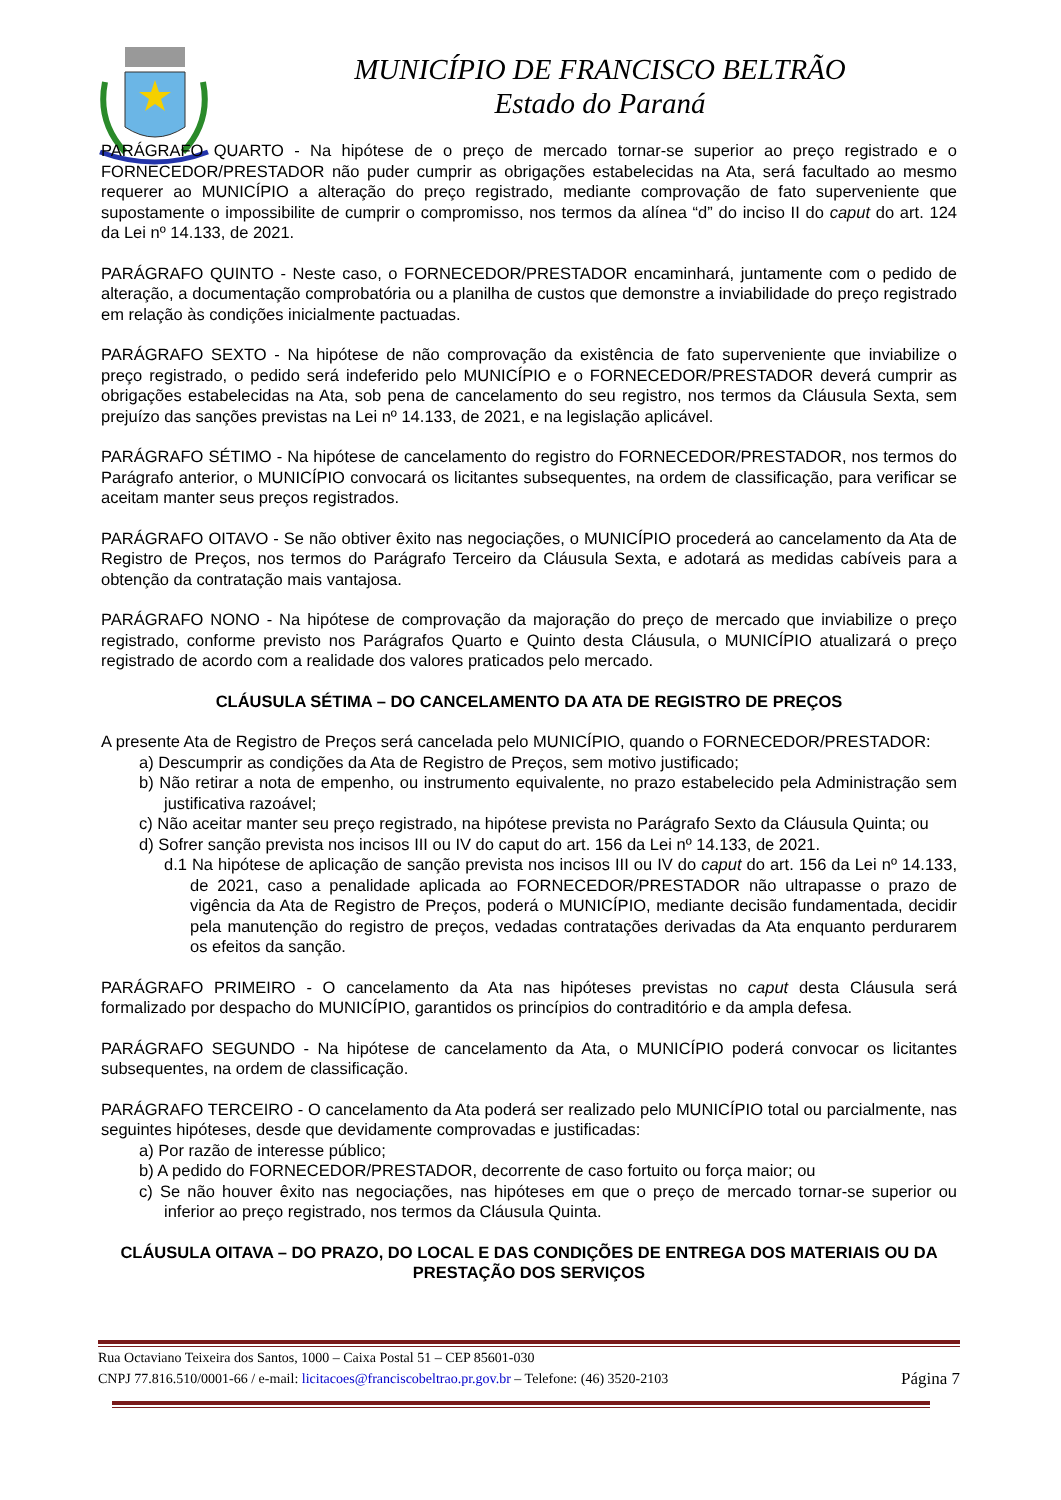MUNICÍPIO DE FRANCISCO BELTRÃO
Estado do Paraná
PARÁGRAFO QUARTO - Na hipótese de o preço de mercado tornar-se superior ao preço registrado e o FORNECEDOR/PRESTADOR não puder cumprir as obrigações estabelecidas na Ata, será facultado ao mesmo requerer ao MUNICÍPIO a alteração do preço registrado, mediante comprovação de fato superveniente que supostamente o impossibilite de cumprir o compromisso, nos termos da alínea “d” do inciso II do caput do art. 124 da Lei nº 14.133, de 2021.
PARÁGRAFO QUINTO - Neste caso, o FORNECEDOR/PRESTADOR encaminhará, juntamente com o pedido de alteração, a documentação comprobatória ou a planilha de custos que demonstre a inviabilidade do preço registrado em relação às condições inicialmente pactuadas.
PARÁGRAFO SEXTO - Na hipótese de não comprovação da existência de fato superveniente que inviabilize o preço registrado, o pedido será indeferido pelo MUNICÍPIO e o FORNECEDOR/PRESTADOR deverá cumprir as obrigações estabelecidas na Ata, sob pena de cancelamento do seu registro, nos termos da Cláusula Sexta, sem prejuízo das sanções previstas na Lei nº 14.133, de 2021, e na legislação aplicável.
PARÁGRAFO SÉTIMO - Na hipótese de cancelamento do registro do FORNECEDOR/PRESTADOR, nos termos do Parágrafo anterior, o MUNICÍPIO convocará os licitantes subsequentes, na ordem de classificação, para verificar se aceitam manter seus preços registrados.
PARÁGRAFO OITAVO - Se não obtiver êxito nas negociações, o MUNICÍPIO procederá ao cancelamento da Ata de Registro de Preços, nos termos do Parágrafo Terceiro da Cláusula Sexta, e adotará as medidas cabíveis para a obtenção da contratação mais vantajosa.
PARÁGRAFO NONO - Na hipótese de comprovação da majoração do preço de mercado que inviabilize o preço registrado, conforme previsto nos Parágrafos Quarto e Quinto desta Cláusula, o MUNICÍPIO atualizará o preço registrado de acordo com a realidade dos valores praticados pelo mercado.
CLÁUSULA SÉTIMA – DO CANCELAMENTO DA ATA DE REGISTRO DE PREÇOS
A presente Ata de Registro de Preços será cancelada pelo MUNICÍPIO, quando o FORNECEDOR/PRESTADOR:
a) Descumprir as condições da Ata de Registro de Preços, sem motivo justificado;
b) Não retirar a nota de empenho, ou instrumento equivalente, no prazo estabelecido pela Administração sem justificativa razoável;
c) Não aceitar manter seu preço registrado, na hipótese prevista no Parágrafo Sexto da Cláusula Quinta; ou
d) Sofrer sanção prevista nos incisos III ou IV do caput do art. 156 da Lei nº 14.133, de 2021.
d.1 Na hipótese de aplicação de sanção prevista nos incisos III ou IV do caput do art. 156 da Lei nº 14.133, de 2021, caso a penalidade aplicada ao FORNECEDOR/PRESTADOR não ultrapasse o prazo de vigência da Ata de Registro de Preços, poderá o MUNICÍPIO, mediante decisão fundamentada, decidir pela manutenção do registro de preços, vedadas contratações derivadas da Ata enquanto perdurarem os efeitos da sanção.
PARÁGRAFO PRIMEIRO - O cancelamento da Ata nas hipóteses previstas no caput desta Cláusula será formalizado por despacho do MUNICÍPIO, garantidos os princípios do contraditório e da ampla defesa.
PARÁGRAFO SEGUNDO - Na hipótese de cancelamento da Ata, o MUNICÍPIO poderá convocar os licitantes subsequentes, na ordem de classificação.
PARÁGRAFO TERCEIRO - O cancelamento da Ata poderá ser realizado pelo MUNICÍPIO total ou parcialmente, nas seguintes hipóteses, desde que devidamente comprovadas e justificadas:
a) Por razão de interesse público;
b) A pedido do FORNECEDOR/PRESTADOR, decorrente de caso fortuito ou força maior; ou
c) Se não houver êxito nas negociações, nas hipóteses em que o preço de mercado tornar-se superior ou inferior ao preço registrado, nos termos da Cláusula Quinta.
CLÁUSULA OITAVA – DO PRAZO, DO LOCAL E DAS CONDIÇÕES DE ENTREGA DOS MATERIAIS OU DA PRESTAÇÃO DOS SERVIÇOS
Rua Octaviano Teixeira dos Santos, 1000 – Caixa Postal 51 – CEP 85601-030
CNPJ 77.816.510/0001-66 / e-mail: licitacoes@franciscobeltrao.pr.gov.br – Telefone: (46) 3520-2103 Página 7